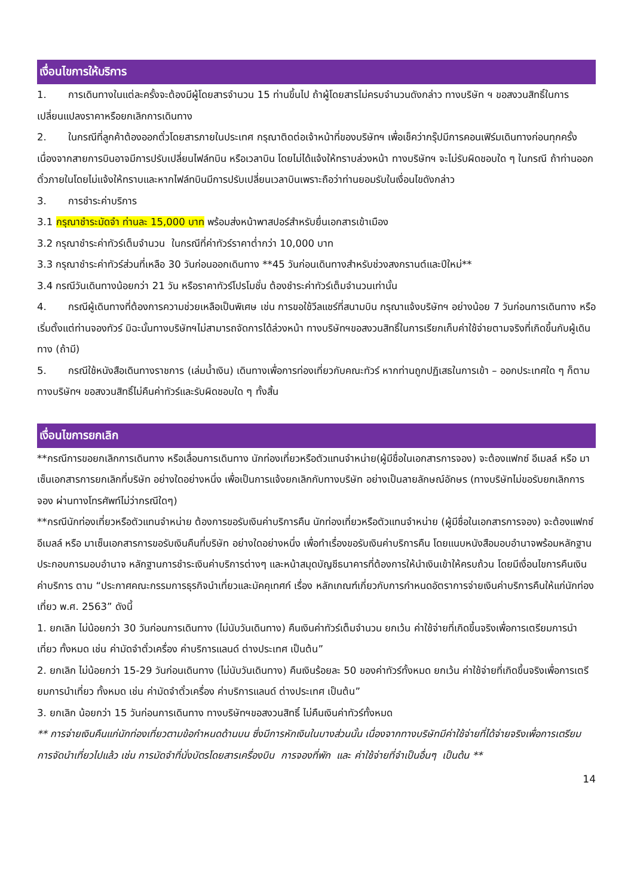เงื่อนไขการให้บริการ
1. การเดินทางในแต่ละครั้งจะต้องมีผู้โดยสารจำนวน 15 ท่านขึ้นไป ถ้าผู้โดยสารไม่ครบจำนวนดังกล่าว ทางบริษัท ฯ ขอสงวนสิทธิ์ในการเปลี่ยนแปลงราคาหรือยกเลิกการเดินทาง
2. ในกรณีที่ลูกค้าต้องออกตั๋วโดยสารภายในประเทศ กรุณาติดต่อเจ้าหน้าที่ของบริษัทฯ เพื่อเช็คว่ากรุ๊ปมีการคอนเฟิร์มเดินทางก่อนทุกครั้ง เนื่องจากสายการบินอาจมีการปรับเปลี่ยนไฟล์ทบิน หรือเวลาบิน โดยไม่ได้แจ้งให้ทราบล่วงหน้า ทางบริษัทฯ จะไม่รับผิดชอบใด ๆ ในกรณี ถ้าท่านออกตั๋วภายในโดยไม่แจ้งให้ทราบและหากไฟล์ทบินมีการปรับเปลี่ยนเวลาบินเพราะถือว่าท่านยอมรับในเงื่อนไขดังกล่าว
3. การชำระค่าบริการ
3.1 กรุณาชำระมัดจำ ท่านละ 15,000 บาท พร้อมส่งหน้าพาสปอร์สำหรับยื่นเอกสารเข้าเมือง
3.2 กรุณาชำระค่าทัวร์เต็มจำนวน ในกรณีที่ค่าทัวร์ราคาต่ำกว่า 10,000 บาท
3.3 กรุณาชำระค่าทัวร์ส่วนที่เหลือ 30 วันก่อนออกเดินทาง **45 วันก่อนเดินทางสำหรับช่วงสงกรานต์และปีใหม่**
3.4 กรณีวันเดินทางน้อยกว่า 21 วัน หรือราคาทัวร์โปรโมชั่น ต้องชำระค่าทัวร์เต็มจำนวนเท่านั้น
4. กรณีผู้เดินทางที่ต้องการความช่วยเหลือเป็นพิเศษ เช่น การขอใช้วีลแชร์ที่สนามบิน กรุณาแจ้งบริษัทฯ อย่างน้อย 7 วันก่อนการเดินทาง หรือเริ่มตั้งแต่ท่านจองทัวร์ มิฉะนั้นทางบริษัทฯไม่สามารถจัดการได้ล่วงหน้า ทางบริษัทฯขอสงวนสิทธิ์ในการเรียกเก็บค่าใช้จ่ายตามจริงที่เกิดขึ้นกับผู้เดินทาง (ถ้ามี)
5. กรณีใช้หนังสือเดินทางราชการ (เล่มน้ำเงิน) เดินทางเพื่อการท่องเที่ยวกับคณะทัวร์ หากท่านถูกปฏิเสธในการเข้า – ออกประเทศใด ๆ ก็ตาม ทางบริษัทฯ ขอสงวนสิทธิ์ไม่คืนค่าทัวร์และรับผิดชอบใด ๆ ทั้งสิ้น
เงื่อนไขการยกเลิก
**กรณีการขอยกเลิกการเดินทาง หรือเลื่อนการเดินทาง นักท่องเที่ยวหรือตัวแทนจำหน่าย(ผู้มีชื่อในเอกสารการจอง) จะต้องแฟกซ์ อีเมลล์ หรือ มาเซ็นเอกสารการยกเลิกที่บริษัท อย่างใดอย่างหนึ่ง เพื่อเป็นการแจ้งยกเลิกกับทางบริษัท อย่างเป็นลายลักษณ์อักษร (ทางบริษัทไม่ขอรับยกเลิกการจอง ผ่านทางโทรศัพท์ไม่ว่ากรณีใดๆ)
**กรณีนักท่องเที่ยวหรือตัวแทนจำหน่าย ต้องการขอรับเงินค่าบริการคืน นักท่องเที่ยวหรือตัวแทนจำหน่าย (ผู้มีชื่อในเอกสารการจอง) จะต้องแฟกซ์ อีเมลล์ หรือ มาเซ็นเอกสารการขอรับเงินคืนที่บริษัท อย่างใดอย่างหนึ่ง เพื่อทำเรื่องขอรับเงินค่าบริการคืน โดยแนบหนังสือมอบอำนาจพร้อมหลักฐานประกอบการมอบอำนาจ หลักฐานการชำระเงินค่าบริการต่างๆ และหน้าสมุดบัญชีธนาคารที่ต้องการให้นำเงินเข้าให้ครบถ้วน โดยมีเงื่อนไขการคืนเงินค่าบริการ ตาม “ประกาศคณะกรรมการธุรกิจนำเที่ยวและมัคคุเทศก์ เรื่อง หลักเกณฑ์เกี่ยวกับการกำหนดอัตราการจ่ายเงินค่าบริการคืนให้แก่นักท่องเที่ยว พ.ศ. 2563” ดังนี้
1. ยกเลิก ไม่น้อยกว่า 30 วันก่อนการเดินทาง (ไม่นับวันเดินทาง) คืนเงินค่าทัวร์เต็มจำนวน ยกเว้น ค่าใช้จ่ายที่เกิดขึ้นจริงเพื่อการเตรียมการนำเที่ยว ทั้งหมด เช่น ค่ามัดจำตั๋วเครื่อง ค่าบริการแลนด์ ต่างประเทศ เป็นต้น”
2. ยกเลิก ไม่น้อยกว่า 15-29 วันก่อนเดินทาง (ไม่นับวันเดินทาง) คืนเงินร้อยละ 50 ของค่าทัวร์ทั้งหมด ยกเว้น ค่าใช้จ่ายที่เกิดขึ้นจริงเพื่อการเตรียมการนำเที่ยว ทั้งหมด เช่น ค่ามัดจำตั๋วเครื่อง ค่าบริการแลนด์ ต่างประเทศ เป็นต้น”
3. ยกเลิก น้อยกว่า 15 วันก่อนการเดินทาง ทางบริษัทฯขอสงวนสิทธิ์ ไม่คืนเงินค่าทัวร์ทั้งหมด
** การจ่ายเงินคืนแก่นักท่องเที่ยวตามข้อกำหนดด้านบน ซึ่งมีการหักเงินในบางส่วนนั้น เนื่องจากทางบริษัทมีค่าใช้จ่ายที่ได้จ่ายจริงเพื่อการเตรียมการจัดนำเที่ยวไปแล้ว เช่น การมัดจำที่นั่งบัตรโดยสารเครื่องบิน การจองที่พัก และ ค่าใช้จ่ายที่จำเป็นอื่นๆ เป็นต้น **
14